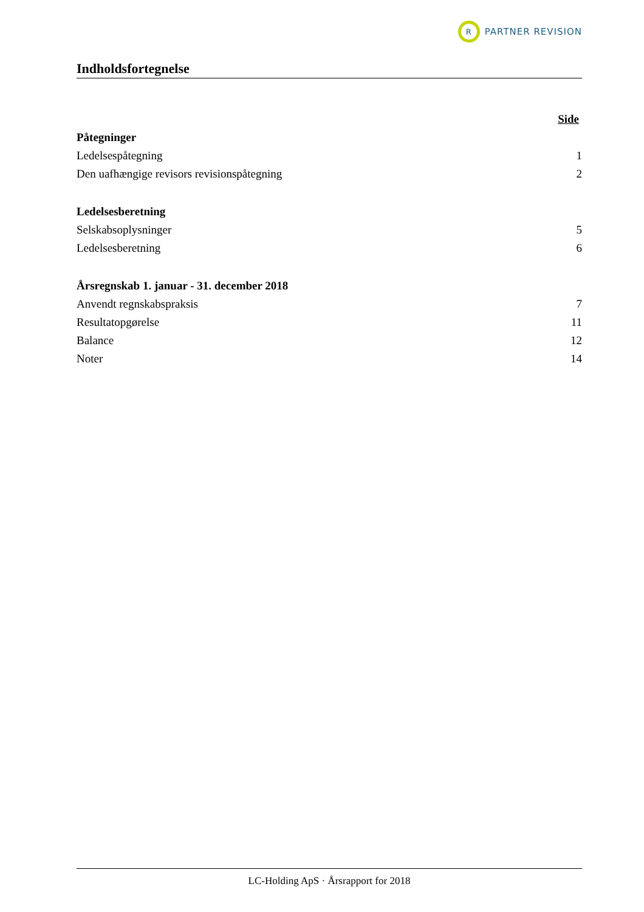R
PARTNER REVISION
Indholdsfortegnelse
Side
Påtegninger
Ledelsespåtegning 1
Den uafhængige revisors revisionspåtegning 2
Ledelsesberetning
Selskabsoplysninger 5
Ledelsesberetning 6
Årsregnskab 1. januar - 31. december 2018
Anvendt regnskabspraksis 7
Resultatopgørelse 11
Balance 12
Noter 14
LC-Holding ApS · Årsrapport for 2018